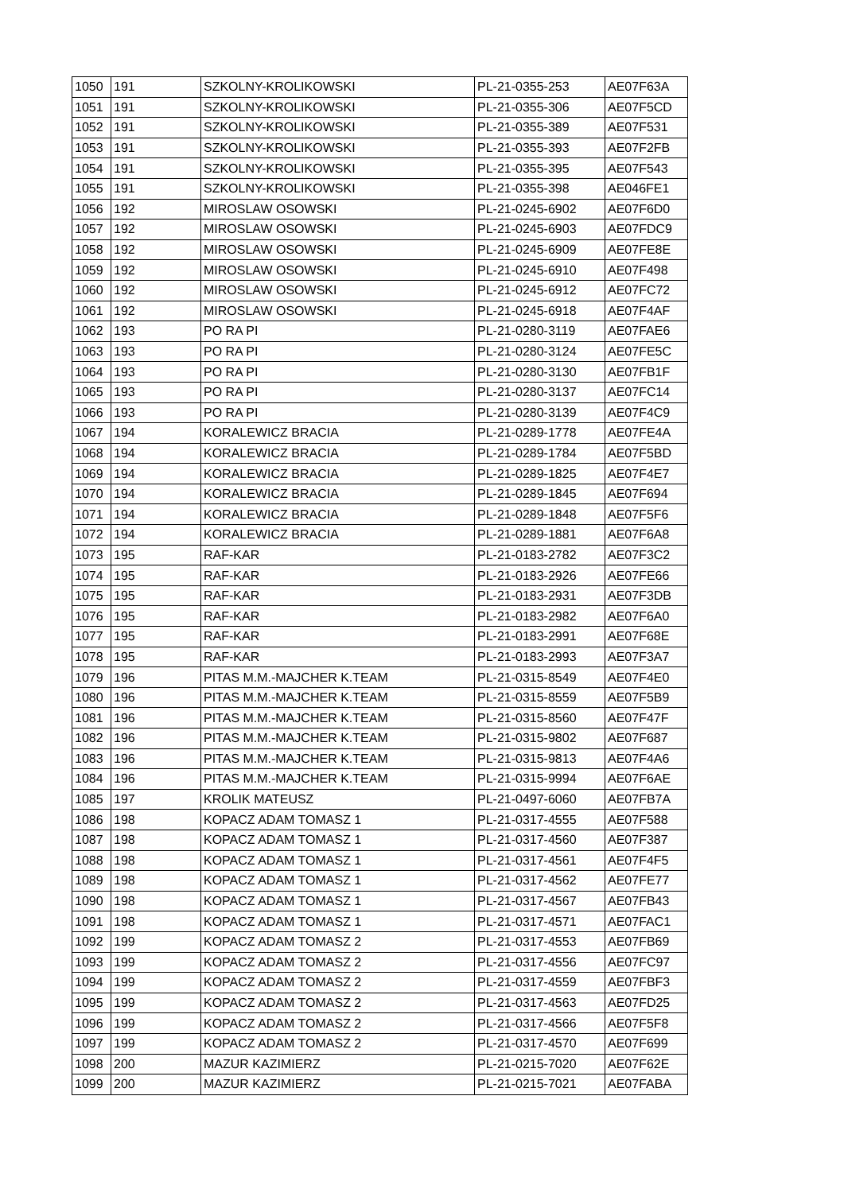| 1050 | 191 | SZKOLNY-KROLIKOWSKI | PL-21-0355-253 | AE07F63A |
| 1051 | 191 | SZKOLNY-KROLIKOWSKI | PL-21-0355-306 | AE07F5CD |
| 1052 | 191 | SZKOLNY-KROLIKOWSKI | PL-21-0355-389 | AE07F531 |
| 1053 | 191 | SZKOLNY-KROLIKOWSKI | PL-21-0355-393 | AE07F2FB |
| 1054 | 191 | SZKOLNY-KROLIKOWSKI | PL-21-0355-395 | AE07F543 |
| 1055 | 191 | SZKOLNY-KROLIKOWSKI | PL-21-0355-398 | AE046FE1 |
| 1056 | 192 | MIROSLAW OSOWSKI | PL-21-0245-6902 | AE07F6D0 |
| 1057 | 192 | MIROSLAW OSOWSKI | PL-21-0245-6903 | AE07FDC9 |
| 1058 | 192 | MIROSLAW OSOWSKI | PL-21-0245-6909 | AE07FE8E |
| 1059 | 192 | MIROSLAW OSOWSKI | PL-21-0245-6910 | AE07F498 |
| 1060 | 192 | MIROSLAW OSOWSKI | PL-21-0245-6912 | AE07FC72 |
| 1061 | 192 | MIROSLAW OSOWSKI | PL-21-0245-6918 | AE07F4AF |
| 1062 | 193 | PO RA PI | PL-21-0280-3119 | AE07FAE6 |
| 1063 | 193 | PO RA PI | PL-21-0280-3124 | AE07FE5C |
| 1064 | 193 | PO RA PI | PL-21-0280-3130 | AE07FB1F |
| 1065 | 193 | PO RA PI | PL-21-0280-3137 | AE07FC14 |
| 1066 | 193 | PO RA PI | PL-21-0280-3139 | AE07F4C9 |
| 1067 | 194 | KORALEWICZ BRACIA | PL-21-0289-1778 | AE07FE4A |
| 1068 | 194 | KORALEWICZ BRACIA | PL-21-0289-1784 | AE07F5BD |
| 1069 | 194 | KORALEWICZ BRACIA | PL-21-0289-1825 | AE07F4E7 |
| 1070 | 194 | KORALEWICZ BRACIA | PL-21-0289-1845 | AE07F694 |
| 1071 | 194 | KORALEWICZ BRACIA | PL-21-0289-1848 | AE07F5F6 |
| 1072 | 194 | KORALEWICZ BRACIA | PL-21-0289-1881 | AE07F6A8 |
| 1073 | 195 | RAF-KAR | PL-21-0183-2782 | AE07F3C2 |
| 1074 | 195 | RAF-KAR | PL-21-0183-2926 | AE07FE66 |
| 1075 | 195 | RAF-KAR | PL-21-0183-2931 | AE07F3DB |
| 1076 | 195 | RAF-KAR | PL-21-0183-2982 | AE07F6A0 |
| 1077 | 195 | RAF-KAR | PL-21-0183-2991 | AE07F68E |
| 1078 | 195 | RAF-KAR | PL-21-0183-2993 | AE07F3A7 |
| 1079 | 196 | PITAS M.M.-MAJCHER K.TEAM | PL-21-0315-8549 | AE07F4E0 |
| 1080 | 196 | PITAS M.M.-MAJCHER K.TEAM | PL-21-0315-8559 | AE07F5B9 |
| 1081 | 196 | PITAS M.M.-MAJCHER K.TEAM | PL-21-0315-8560 | AE07F47F |
| 1082 | 196 | PITAS M.M.-MAJCHER K.TEAM | PL-21-0315-9802 | AE07F687 |
| 1083 | 196 | PITAS M.M.-MAJCHER K.TEAM | PL-21-0315-9813 | AE07F4A6 |
| 1084 | 196 | PITAS M.M.-MAJCHER K.TEAM | PL-21-0315-9994 | AE07F6AE |
| 1085 | 197 | KROLIK MATEUSZ | PL-21-0497-6060 | AE07FB7A |
| 1086 | 198 | KOPACZ ADAM TOMASZ 1 | PL-21-0317-4555 | AE07F588 |
| 1087 | 198 | KOPACZ ADAM TOMASZ 1 | PL-21-0317-4560 | AE07F387 |
| 1088 | 198 | KOPACZ ADAM TOMASZ 1 | PL-21-0317-4561 | AE07F4F5 |
| 1089 | 198 | KOPACZ ADAM TOMASZ 1 | PL-21-0317-4562 | AE07FE77 |
| 1090 | 198 | KOPACZ ADAM TOMASZ 1 | PL-21-0317-4567 | AE07FB43 |
| 1091 | 198 | KOPACZ ADAM TOMASZ 1 | PL-21-0317-4571 | AE07FAC1 |
| 1092 | 199 | KOPACZ ADAM TOMASZ 2 | PL-21-0317-4553 | AE07FB69 |
| 1093 | 199 | KOPACZ ADAM TOMASZ 2 | PL-21-0317-4556 | AE07FC97 |
| 1094 | 199 | KOPACZ ADAM TOMASZ 2 | PL-21-0317-4559 | AE07FBF3 |
| 1095 | 199 | KOPACZ ADAM TOMASZ 2 | PL-21-0317-4563 | AE07FD25 |
| 1096 | 199 | KOPACZ ADAM TOMASZ 2 | PL-21-0317-4566 | AE07F5F8 |
| 1097 | 199 | KOPACZ ADAM TOMASZ 2 | PL-21-0317-4570 | AE07F699 |
| 1098 | 200 | MAZUR KAZIMIERZ | PL-21-0215-7020 | AE07F62E |
| 1099 | 200 | MAZUR KAZIMIERZ | PL-21-0215-7021 | AE07FABA |